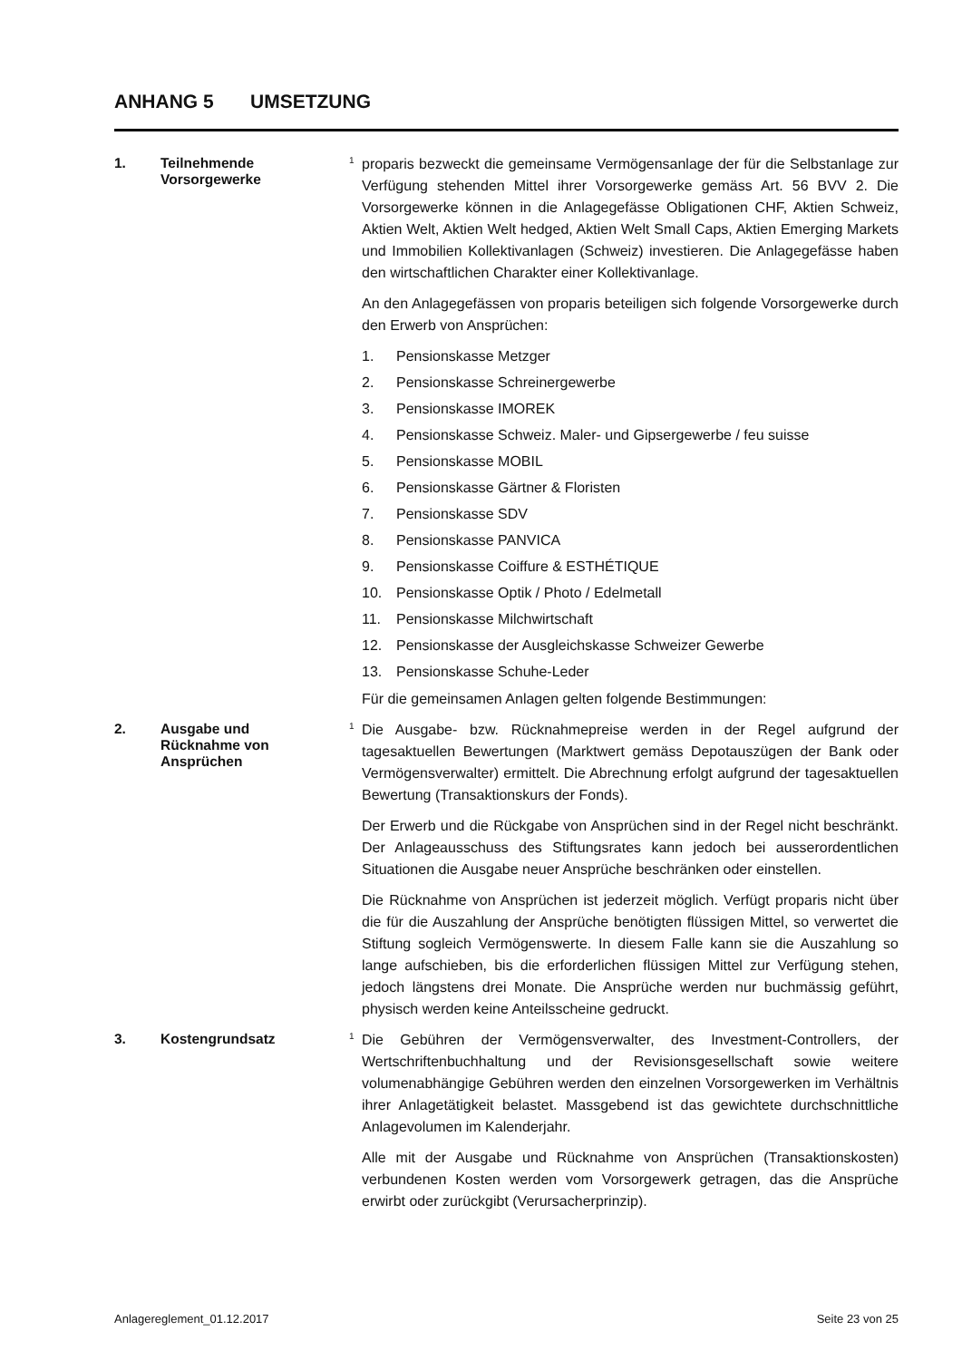ANHANG 5 UMSETZUNG
1. Teilnehmende
Vorsorgewerke
<sup>1</sup> proparis bezweckt die gemeinsame Vermögensanlage der für die Selbstanlage zur Verfügung stehenden Mittel ihrer Vorsorgewerke gemäss Art. 56 BVV 2. Die Vorsorgewerke können in die Anlagegefässe Obligationen CHF, Aktien Schweiz, Aktien Welt, Aktien Welt hedged, Aktien Welt Small Caps, Aktien Emerging Markets und Immobilien Kollektivanlagen (Schweiz) investieren. Die Anlagegefässe haben den wirtschaftlichen Charakter einer Kollektivanlage.
An den Anlagegefässen von proparis beteiligen sich folgende Vorsorgewerke durch den Erwerb von Ansprüchen:
1. Pensionskasse Metzger
2. Pensionskasse Schreinergewerbe
3. Pensionskasse IMOREK
4. Pensionskasse Schweiz. Maler- und Gipsergewerbe / feu suisse
5. Pensionskasse MOBIL
6. Pensionskasse Gärtner & Floristen
7. Pensionskasse SDV
8. Pensionskasse PANVICA
9. Pensionskasse Coiffure & ESTHÉTIQUE
10. Pensionskasse Optik / Photo / Edelmetall
11. Pensionskasse Milchwirtschaft
12. Pensionskasse der Ausgleichskasse Schweizer Gewerbe
13. Pensionskasse Schuhe-Leder
Für die gemeinsamen Anlagen gelten folgende Bestimmungen:
2. Ausgabe und
Rücknahme von
Ansprüchen
<sup>1</sup> Die Ausgabe- bzw. Rücknahmepreise werden in der Regel aufgrund der tagesaktuellen Bewertungen (Marktwert gemäss Depotauszügen der Bank oder Vermögensverwalter) ermittelt. Die Abrechnung erfolgt aufgrund der tagesaktuellen Bewertung (Transaktionskurs der Fonds).
Der Erwerb und die Rückgabe von Ansprüchen sind in der Regel nicht beschränkt. Der Anlageausschuss des Stiftungsrates kann jedoch bei ausserordentlichen Situationen die Ausgabe neuer Ansprüche beschränken oder einstellen.
Die Rücknahme von Ansprüchen ist jederzeit möglich. Verfügt proparis nicht über die für die Auszahlung der Ansprüche benötigten flüssigen Mittel, so verwertet die Stiftung sogleich Vermögenswerte. In diesem Falle kann sie die Auszahlung so lange aufschieben, bis die erforderlichen flüssigen Mittel zur Verfügung stehen, jedoch längstens drei Monate. Die Ansprüche werden nur buchmässig geführt, physisch werden keine Anteilsscheine gedruckt.
3. Kostengrundsatz
<sup>1</sup> Die Gebühren der Vermögensverwalter, des Investment-Controllers, der Wertschriftenbuchhaltung und der Revisionsgesellschaft sowie weitere volumenabhängige Gebühren werden den einzelnen Vorsorgewerken im Verhältnis ihrer Anlagetätigkeit belastet. Massgebend ist das gewichtete durchschnittliche Anlagevolumen im Kalenderjahr.
Alle mit der Ausgabe und Rücknahme von Ansprüchen (Transaktionskosten) verbundenen Kosten werden vom Vorsorgewerk getragen, das die Ansprüche erwirbt oder zurückgibt (Verursacherprinzip).
Anlagereglement_01.12.2017 Seite 23 von 25